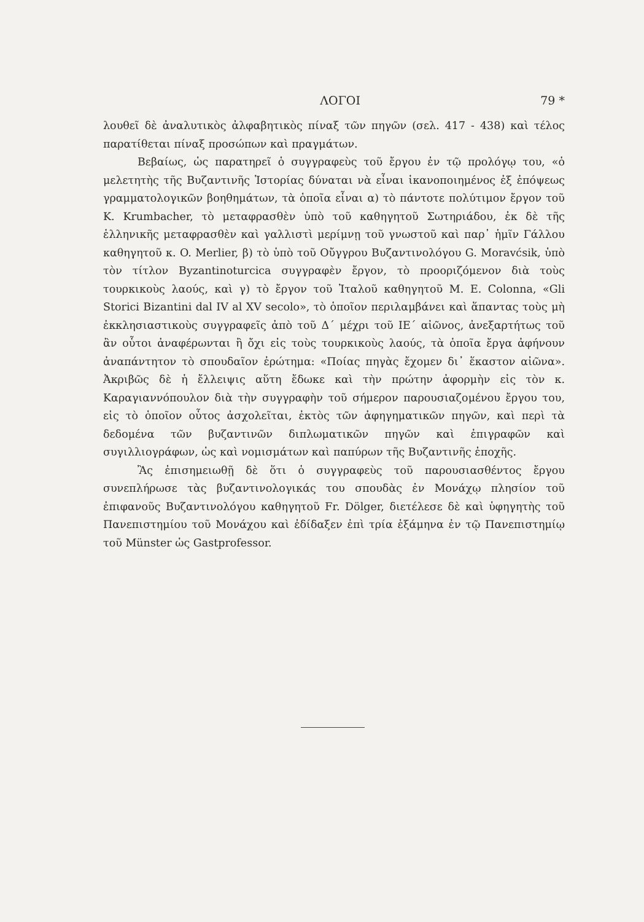ΛΟΓΟΙ 79 *
λουθεῖ δὲ ἀναλυτικὸς ἀλφαβητικὸς πίναξ τῶν πηγῶν (σελ. 417 - 438) καὶ τέλος παρατίθεται πίναξ προσώπων καὶ πραγμάτων.
Βεβαίως, ὡς παρατηρεῖ ὁ συγγραφεὺς τοῦ ἔργου ἐν τῷ προλόγῳ του, «ὁ μελετητὴς τῆς Βυζαντινῆς Ἱστορίας δύναται νὰ εἶναι ἱκανοποιημένος ἐξ ἐπόψεως γραμματολογικῶν βοηθημάτων, τὰ ὁποῖα εἶναι α) τὸ πάντοτε πολύτιμον ἔργον τοῦ K. Krumbacher, τὸ μεταφρασθὲν ὑπὸ τοῦ καθηγητοῦ Σωτηριάδου, ἐκ δὲ τῆς ἑλληνικῆς μεταφρασθὲν καὶ γαλλιστὶ μερίμνῃ τοῦ γνωστοῦ καὶ παρ᾽ ἡμῖν Γάλλου καθηγητοῦ κ. O. Merlier, β) τὸ ὑπὸ τοῦ Οὔγγρου Βυζαντινολόγου G. Moravćsik, ὑπὸ τὸν τίτλον Byzantinoturcica συγγραφὲν ἔργον, τὸ προοριζόμενον διὰ τοὺς τουρκικοὺς λαούς, καὶ γ) τὸ ἔργον τοῦ Ἰταλοῦ καθηγητοῦ M. E. Colonna, «Gli Storici Bizantini dal IV al XV secolo», τὸ ὁποῖον περιλαμβάνει καὶ ἅπαντας τοὺς μὴ ἐκκλησιαστικοὺς συγγραφεῖς ἀπὸ τοῦ Δ΄ μέχρι τοῦ ΙΕ΄ αἰῶνος, ἀνεξαρτήτως τοῦ ἂν οὗτοι ἀναφέρωνται ἢ ὄχι εἰς τοὺς τουρκικοὺς λαούς, τὰ ὁποῖα ἔργα ἀφήνουν ἀναπάντητον τὸ σπουδαῖον ἐρώτημα: «Ποίας πηγὰς ἔχομεν δι᾽ ἕκαστον αἰῶνα». Ἀκριβῶς δὲ ἡ ἔλλειψις αὕτη ἔδωκε καὶ τὴν πρώτην ἀφορμὴν εἰς τὸν κ. Καραγιαννόπουλον διὰ τὴν συγγραφὴν τοῦ σήμερον παρουσιαζομένου ἔργου του, εἰς τὸ ὁποῖον οὗτος ἀσχολεῖται, ἐκτὸς τῶν ἀφηγηματικῶν πηγῶν, καὶ περὶ τὰ δεδομένα τῶν βυζαντινῶν διπλωματικῶν πηγῶν καὶ ἐπιγραφῶν καὶ συγιλλιογράφων, ὡς καὶ νομισμάτων καὶ παπύρων τῆς Βυζαντινῆς ἐποχῆς.
Ἂς ἐπισημειωθῇ δὲ ὅτι ὁ συγγραφεὺς τοῦ παρουσιασθέντος ἔργου συνεπλήρωσε τὰς βυζαντινολογικάς του σπουδὰς ἐν Μονάχῳ πλησίον τοῦ ἐπιφανοῦς Βυζαντινολόγου καθηγητοῦ Fr. Dölger, διετέλεσε δὲ καὶ ὑφηγητὴς τοῦ Πανεπιστημίου τοῦ Μονάχου καὶ ἐδίδαξεν ἐπὶ τρία ἑξάμηνα ἐν τῷ Πανεπιστημίῳ τοῦ Münster ὡς Gastprofessor.